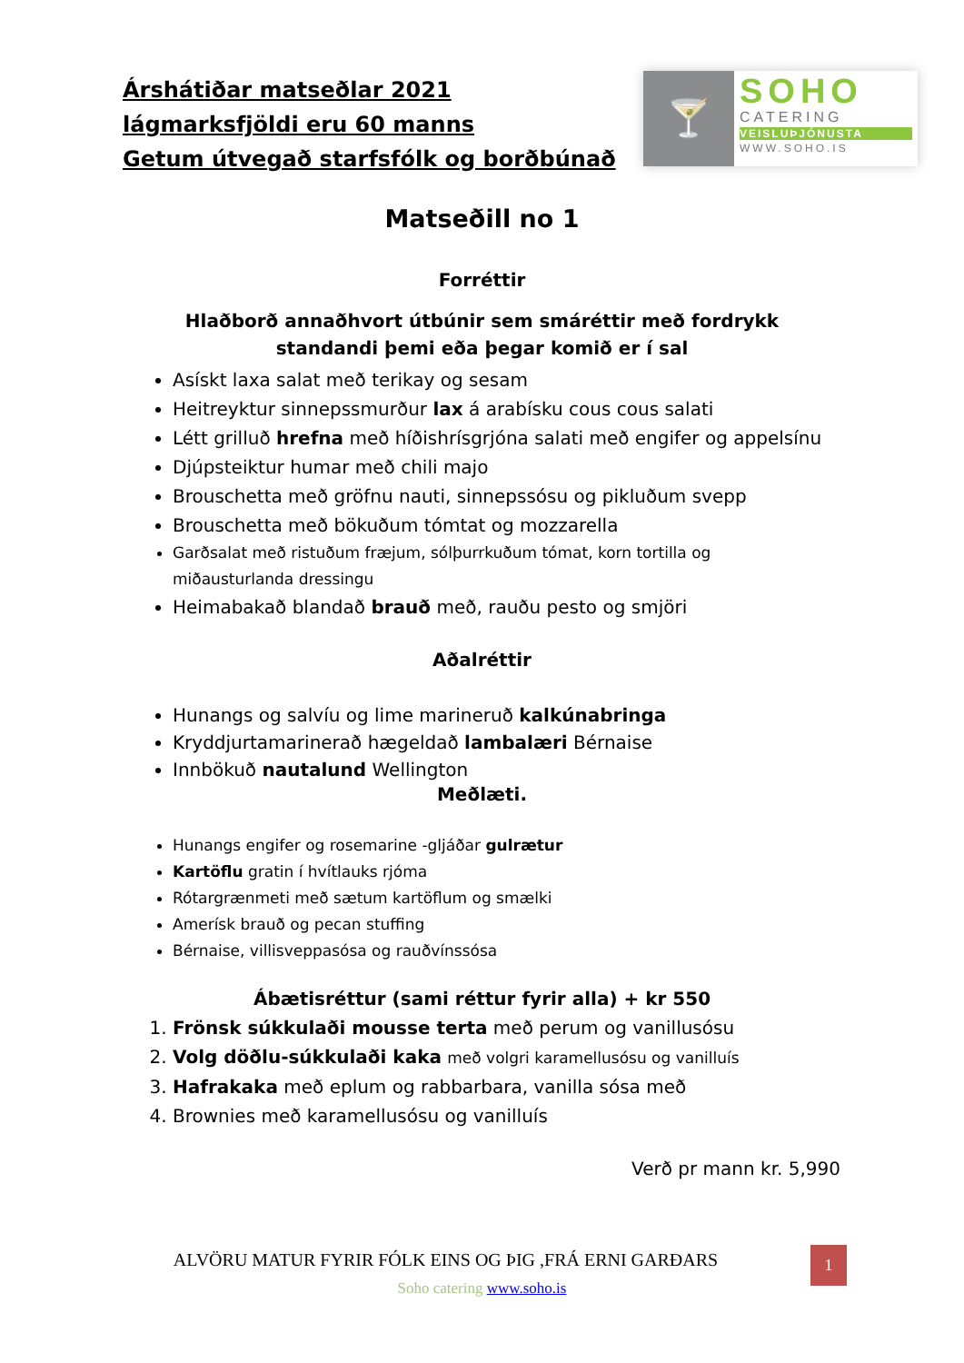Árshátiðar matseðlar 2021
lágmarksfjöldi eru 60 manns
Getum útvegað starfsfólk og borðbúnað
🍸
SOHO
CATERING
VEISLUÞJÓNUSTA
WWW.SOHO.IS
Matseðill no 1
Forréttir
Hlaðborð annaðhvort útbúnir sem smáréttir með fordrykk
standandi þemi eða þegar komið er í sal
Asískt laxa salat með terikay og sesam
Heitreyktur sinnepssmurður lax á arabísku cous cous salati
Létt grilluð hrefna með híðishrísgrjóna salati með engifer og appelsínu
Djúpsteiktur humar með chili majo
Brouschetta með gröfnu nauti, sinnepssósu og pikluðum svepp
Brouschetta með bökuðum tómtat og mozzarella
Garðsalat með ristuðum fræjum, sólþurrkuðum tómat, korn tortilla og miðausturlanda dressingu
Heimabakað blandað brauð með, rauðu pesto og smjöri
Aðalréttir
Hunangs og salvíu og lime marineruð kalkúnabringa
Kryddjurtamarinerað hægeldað lambalæri Bérnaise
Innbökuð nautalund Wellington
Meðlæti.
Hunangs engifer og rosemarine -gljáðar gulrætur
Kartöflu gratin í hvítlauks rjóma
Rótargrænmeti með sætum kartöflum og smælki
Amerísk brauð og pecan stuffing
Bérnaise, villisveppasósa og rauðvínssósa
Ábætisréttur (sami réttur fyrir alla) + kr 550
1. Frönsk súkkulaði mousse terta með perum og vanillusósu
2. Volg döðlu-súkkulaði kaka með volgri karamellusósu og vanilluís
3. Hafrakaka með eplum og rabbarbara, vanilla sósa með
4. Brownies með karamellusósu og vanilluís
Verð pr mann kr. 5,990
ALVÖRU MATUR FYRIR FÓLK EINS OG ÞIG ,FRÁ ERNI GARÐARS
Soho catering www.soho.is
1